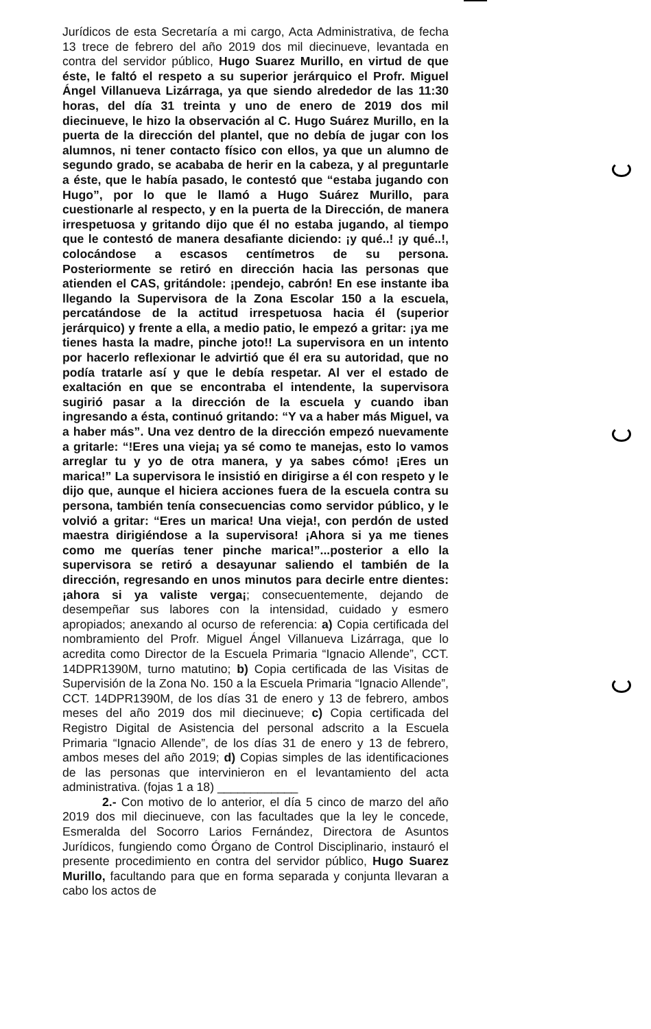Jurídicos de esta Secretaría a mi cargo, Acta Administrativa, de fecha 13 trece de febrero del año 2019 dos mil diecinueve, levantada en contra del servidor público, Hugo Suarez Murillo, en virtud de que éste, le faltó el respeto a su superior jerárquico el Profr. Miguel Ángel Villanueva Lizárraga, ya que siendo alrededor de las 11:30 horas, del día 31 treinta y uno de enero de 2019 dos mil diecinueve, le hizo la observación al C. Hugo Suárez Murillo, en la puerta de la dirección del plantel, que no debía de jugar con los alumnos, ni tener contacto físico con ellos, ya que un alumno de segundo grado, se acababa de herir en la cabeza, y al preguntarle a éste, que le había pasado, le contestó que “estaba jugando con Hugo”, por lo que le llamó a Hugo Suárez Murillo, para cuestionarle al respecto, y en la puerta de la Dirección, de manera irrespetuosa y gritando dijo que él no estaba jugando, al tiempo que le contestó de manera desafiante diciendo: ¡y qué..! ¡y qué..!, colocándose a escasos centímetros de su persona. Posteriormente se retiró en dirección hacia las personas que atienden el CAS, gritándole: ¡pendejo, cabrón! En ese instante iba llegando la Supervisora de la Zona Escolar 150 a la escuela, percatándose de la actitud irrespetuosa hacia él (superior jerárquico) y frente a ella, a medio patio, le empezó a gritar: ¡ya me tienes hasta la madre, pinche joto!! La supervisora en un intento por hacerlo reflexionar le advirtió que él era su autoridad, que no podía tratarle así y que le debía respetar. Al ver el estado de exaltación en que se encontraba el intendente, la supervisora sugirió pasar a la dirección de la escuela y cuando iban ingresando a ésta, continuó gritando: “Y va a haber más Miguel, va a haber más”. Una vez dentro de la dirección empezó nuevamente a gritarle: “!Eres una vieja¡ ya sé como te manejas, esto lo vamos arreglar tu y yo de otra manera, y ya sabes cómo! ¡Eres un marica!” La supervisora le insistió en dirigirse a él con respeto y le dijo que, aunque el hiciera acciones fuera de la escuela contra su persona, también tenía consecuencias como servidor público, y le volvió a gritar: “Eres un marica! Una vieja!, con perdón de usted maestra dirigiéndose a la supervisora! ¡Ahora si ya me tienes como me querías tener pinche marica!”...posterior a ello la supervisora se retiró a desayunar saliendo el también de la dirección, regresando en unos minutos para decirle entre dientes: ¡ahora si ya valiste verga¡; consecuentemente, dejando de desempeñar sus labores con la intensidad, cuidado y esmero apropiados; anexando al ocurso de referencia: a) Copia certificada del nombramiento del Profr. Miguel Ángel Villanueva Lizárraga, que lo acredita como Director de la Escuela Primaria “Ignacio Allende”, CCT. 14DPR1390M, turno matutino; b) Copia certificada de las Visitas de Supervisión de la Zona No. 150 a la Escuela Primaria “Ignacio Allende”, CCT. 14DPR1390M, de los días 31 de enero y 13 de febrero, ambos meses del año 2019 dos mil diecinueve; c) Copia certificada del Registro Digital de Asistencia del personal adscrito a la Escuela Primaria “Ignacio Allende”, de los días 31 de enero y 13 de febrero, ambos meses del año 2019; d) Copias simples de las identificaciones de las personas que intervinieron en el levantamiento del acta administrativa. (fojas 1 a 18) ____________
2.- Con motivo de lo anterior, el día 5 cinco de marzo del año 2019 dos mil diecinueve, con las facultades que la ley le concede, Esmeralda del Socorro Larios Fernández, Directora de Asuntos Jurídicos, fungiendo como Órgano de Control Disciplinario, instauró el presente procedimiento en contra del servidor público, Hugo Suarez Murillo, facultando para que en forma separada y conjunta llevaran a cabo los actos de